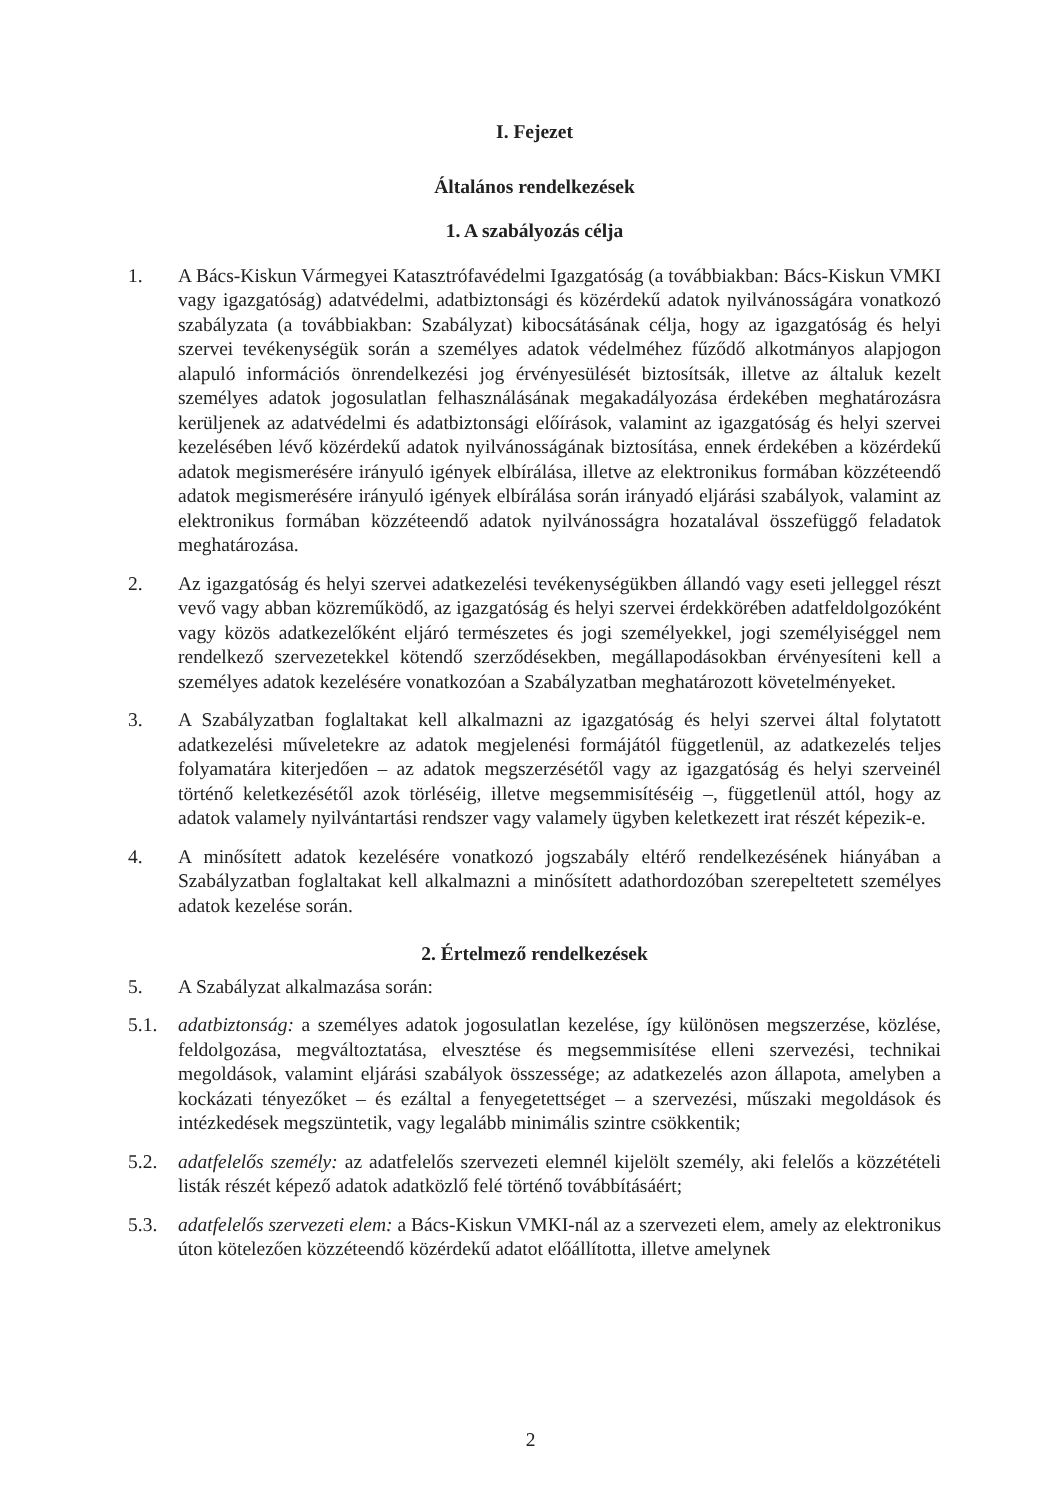I. Fejezet
Általános rendelkezések
1. A szabályozás célja
1. A Bács-Kiskun Vármegyei Katasztrófavédelmi Igazgatóság (a továbbiakban: Bács-Kiskun VMKI vagy igazgatóság) adatvédelmi, adatbiztonsági és közérdekű adatok nyilvánosságára vonatkozó szabályzata (a továbbiakban: Szabályzat) kibocsátásának célja, hogy az igazgatóság és helyi szervei tevékenységük során a személyes adatok védelméhez fűződő alkotmányos alapjogon alapuló információs önrendelkezési jog érvényesülését biztosítsák, illetve az általuk kezelt személyes adatok jogosulatlan felhasználásának megakadályozása érdekében meghatározásra kerüljenek az adatvédelmi és adatbiztonsági előírások, valamint az igazgatóság és helyi szervei kezelésében lévő közérdekű adatok nyilvánosságának biztosítása, ennek érdekében a közérdekű adatok megismerésére irányuló igények elbírálása, illetve az elektronikus formában közzéteendő adatok megismerésére irányuló igények elbírálása során irányadó eljárási szabályok, valamint az elektronikus formában közzéteendő adatok nyilvánosságra hozatalával összefüggő feladatok meghatározása.
2. Az igazgatóság és helyi szervei adatkezelési tevékenységükben állandó vagy eseti jelleggel részt vevő vagy abban közreműködő, az igazgatóság és helyi szervei érdekkörében adatfeldolgozóként vagy közös adatkezelőként eljáró természetes és jogi személyekkel, jogi személyiséggel nem rendelkező szervezetekkel kötendő szerződésekben, megállapodásokban érvényesíteni kell a személyes adatok kezelésére vonatkozóan a Szabályzatban meghatározott követelményeket.
3. A Szabályzatban foglaltakat kell alkalmazni az igazgatóság és helyi szervei által folytatott adatkezelési műveletekre az adatok megjelenési formájától függetlenül, az adatkezelés teljes folyamatára kiterjedően – az adatok megszerzésétől vagy az igazgatóság és helyi szerveinél történő keletkezésétől azok törléséig, illetve megsemmisítéséig –, függetlenül attól, hogy az adatok valamely nyilvántartási rendszer vagy valamely ügyben keletkezett irat részét képezik-e.
4. A minősített adatok kezelésére vonatkozó jogszabály eltérő rendelkezésének hiányában a Szabályzatban foglaltakat kell alkalmazni a minősített adathordozóban szerepeltetett személyes adatok kezelése során.
2. Értelmező rendelkezések
5. A Szabályzat alkalmazása során:
5.1. adatbiztonság: a személyes adatok jogosulatlan kezelése, így különösen megszerzése, közlése, feldolgozása, megváltoztatása, elvesztése és megsemmisítése elleni szervezési, technikai megoldások, valamint eljárási szabályok összessége; az adatkezelés azon állapota, amelyben a kockázati tényezőket – és ezáltal a fenyegetettséget – a szervezési, műszaki megoldások és intézkedések megszüntetik, vagy legalább minimális szintre csökkentik;
5.2. adatfelelős személy: az adatfelelős szervezeti elemnél kijelölt személy, aki felelős a közzétételi listák részét képező adatok adatközlő felé történő továbbításáért;
5.3. adatfelelős szervezeti elem: a Bács-Kiskun VMKI-nál az a szervezeti elem, amely az elektronikus úton kötelezően közzéteendő közérdekű adatot előállította, illetve amelynek
2